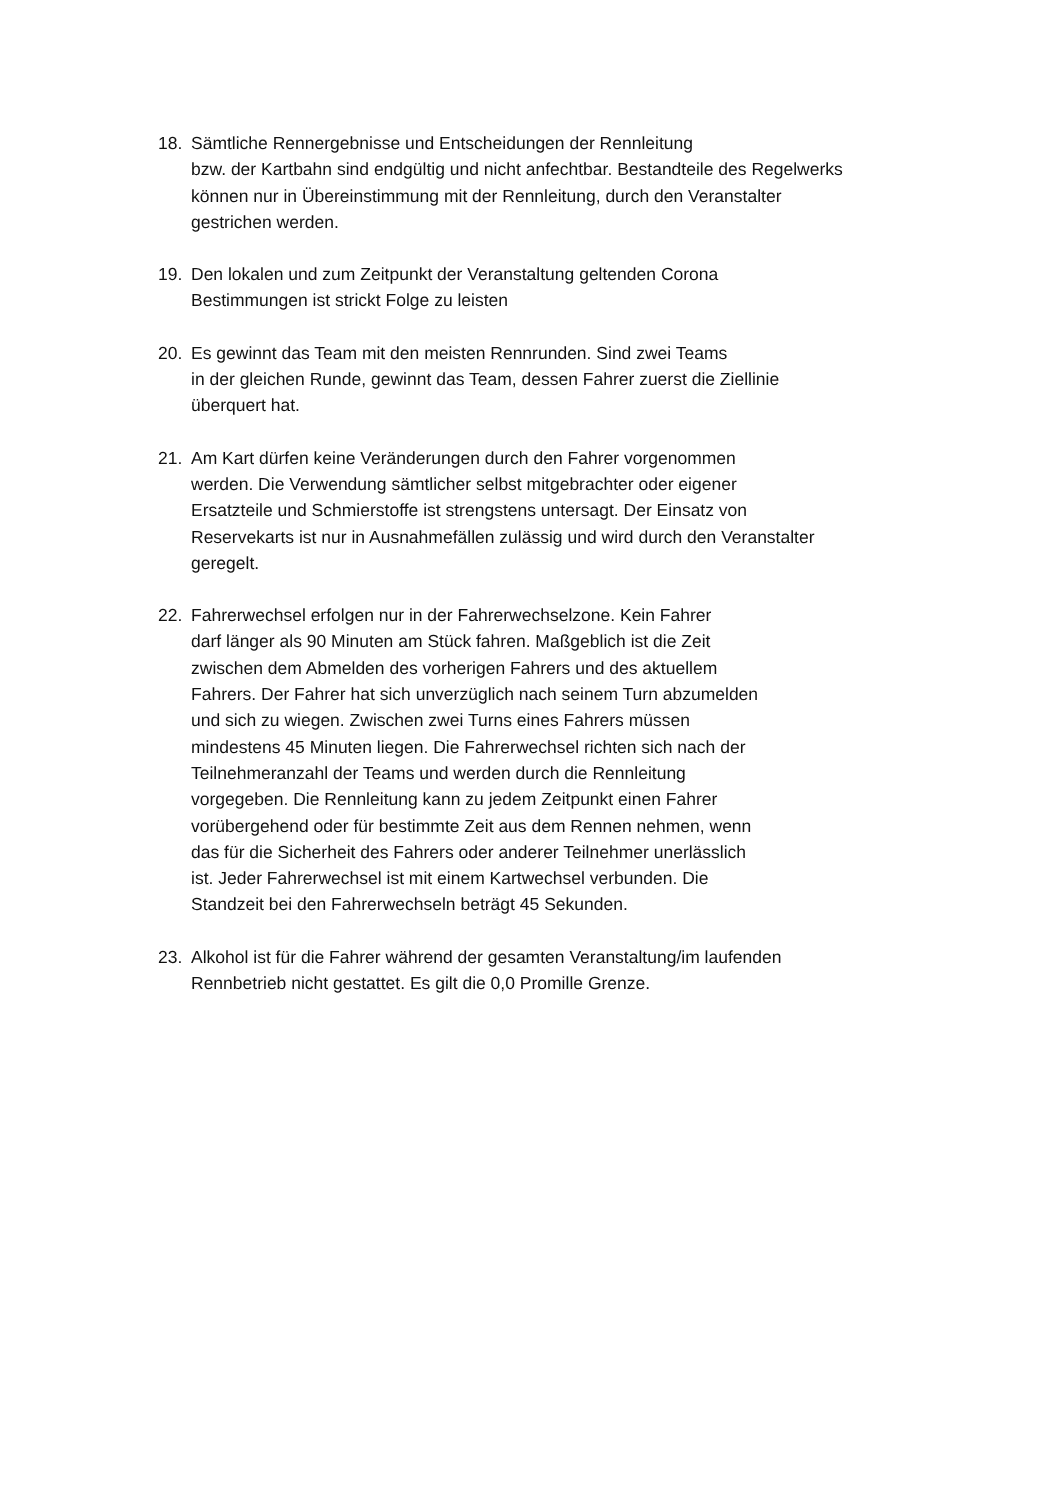18. Sämtliche Rennergebnisse und Entscheidungen der Rennleitung
bzw. der Kartbahn sind endgültig und nicht anfechtbar. Bestandteile des Regelwerks
können nur in Übereinstimmung mit der Rennleitung, durch den Veranstalter
gestrichen werden.
19. Den lokalen und zum Zeitpunkt der Veranstaltung geltenden Corona
Bestimmungen ist strickt Folge zu leisten
20. Es gewinnt das Team mit den meisten Rennrunden. Sind zwei Teams
in der gleichen Runde, gewinnt das Team, dessen Fahrer zuerst die Ziellinie
überquert hat.
21. Am Kart dürfen keine Veränderungen durch den Fahrer vorgenommen
werden. Die Verwendung sämtlicher selbst mitgebrachter oder eigener
Ersatzteile und Schmierstoffe ist strengstens untersagt. Der Einsatz von
Reservekarts ist nur in Ausnahmefällen zulässig und wird durch den Veranstalter
geregelt.
22. Fahrerwechsel erfolgen nur in der Fahrerwechselzone. Kein Fahrer
darf länger als 90 Minuten am Stück fahren. Maßgeblich ist die Zeit
zwischen dem Abmelden des vorherigen Fahrers und des aktuellem
Fahrers. Der Fahrer hat sich unverzüglich nach seinem Turn abzumelden
und sich zu wiegen. Zwischen zwei Turns eines Fahrers müssen
mindestens 45 Minuten liegen. Die Fahrerwechsel richten sich nach der
Teilnehmeranzahl der Teams und werden durch die Rennleitung
vorgegeben. Die Rennleitung kann zu jedem Zeitpunkt einen Fahrer
vorübergehend oder für bestimmte Zeit aus dem Rennen nehmen, wenn
das für die Sicherheit des Fahrers oder anderer Teilnehmer unerlässlich
ist. Jeder Fahrerwechsel ist mit einem Kartwechsel verbunden. Die
Standzeit bei den Fahrerwechseln beträgt 45 Sekunden.
23. Alkohol ist für die Fahrer während der gesamten Veranstaltung/im laufenden
Rennbetrieb nicht gestattet. Es gilt die 0,0 Promille Grenze.